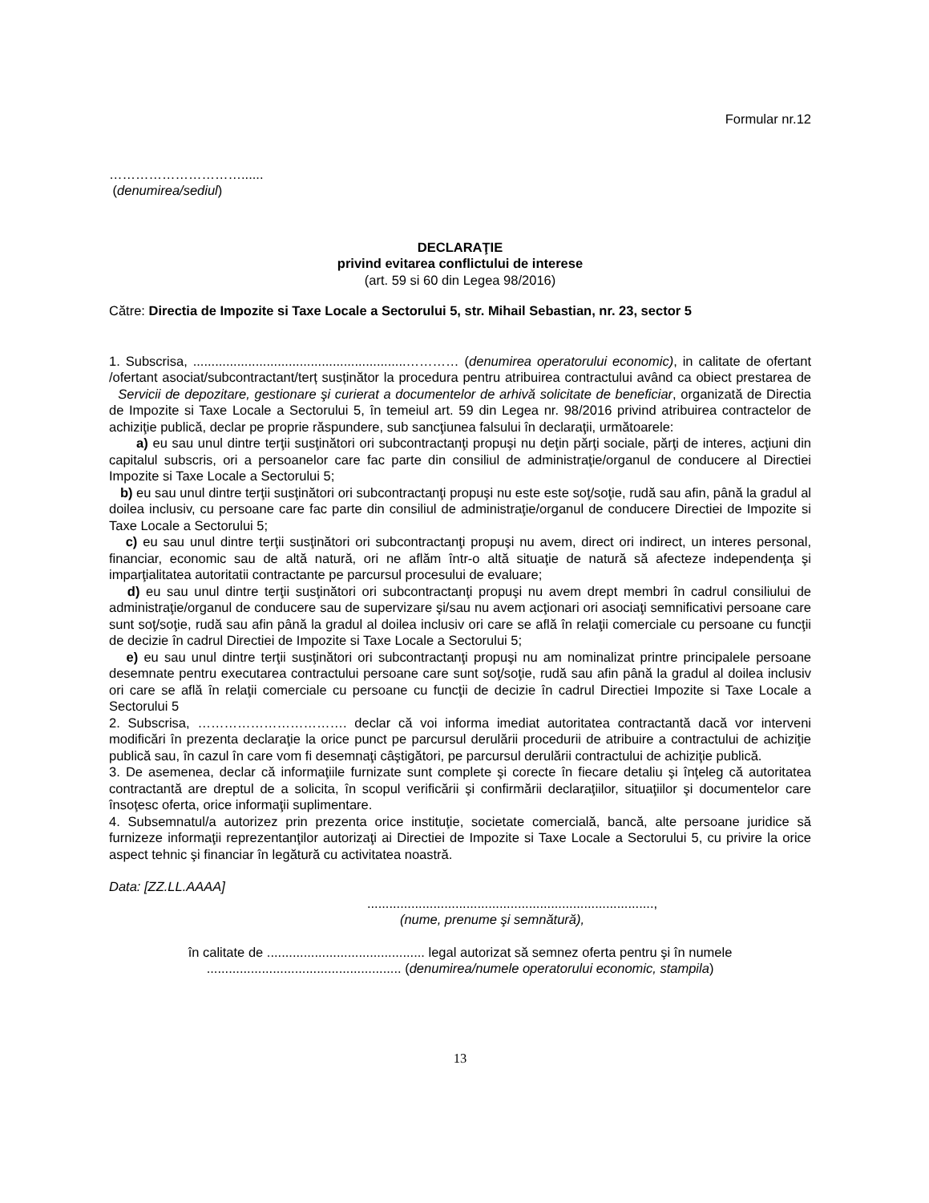Formular nr.12
…………………………......
(denumirea/sediul)
DECLARAŢIE
privind evitarea conflictului de interese
(art. 59 si 60 din Legea 98/2016)
Către: Directia de Impozite si Taxe Locale a Sectorului 5, str. Mihail Sebastian, nr. 23, sector 5
1. Subscrisa, ..........................................................………… (denumirea operatorului economic), in calitate de ofertant /ofertant asociat/subcontractant/terț susținător la procedura pentru atribuirea contractului având ca obiect prestarea de Servicii de depozitare, gestionare şi curierat a documentelor de arhivă solicitate de beneficiar, organizată de Directia de Impozite si Taxe Locale a Sectorului 5, în temeiul art. 59 din Legea nr. 98/2016 privind atribuirea contractelor de achiziţie publică, declar pe proprie răspundere, sub sancţiunea falsului în declaraţii, următoarele:
a) eu sau unul dintre terţii susţinători ori subcontractanţi propuşi nu deţin părţi sociale, părţi de interes, acţiuni din capitalul subscris, ori a persoanelor care fac parte din consiliul de administraţie/organul de conducere al Directiei Impozite si Taxe Locale a Sectorului 5;
b) eu sau unul dintre terţii susţinători ori subcontractanţi propuşi nu este este soţ/soţie, rudă sau afin, până la gradul al doilea inclusiv, cu persoane care fac parte din consiliul de administraţie/organul de conducere Directiei de Impozite si Taxe Locale a Sectorului 5;
c) eu sau unul dintre terţii susţinători ori subcontractanţi propuşi nu avem, direct ori indirect, un interes personal, financiar, economic sau de altă natură, ori ne aflăm într-o altă situaţie de natură să afecteze independenţa şi imparţialitatea autoritatii contractante pe parcursul procesului de evaluare;
d) eu sau unul dintre terţii susţinători ori subcontractanţi propuşi nu avem drept membri în cadrul consiliului de administraţie/organul de conducere sau de supervizare şi/sau nu avem acţionari ori asociaţi semnificativi persoane care sunt soţ/soţie, rudă sau afin până la gradul al doilea inclusiv ori care se află în relaţii comerciale cu persoane cu funcţii de decizie în cadrul Directiei de Impozite si Taxe Locale a Sectorului 5;
e) eu sau unul dintre terţii susţinători ori subcontractanţi propuşi nu am nominalizat printre principalele persoane desemnate pentru executarea contractului persoane care sunt soţ/soţie, rudă sau afin până la gradul al doilea inclusiv ori care se află în relaţii comerciale cu persoane cu funcţii de decizie în cadrul Directiei Impozite si Taxe Locale a Sectorului 5
2. Subscrisa, ……………………………. declar că voi informa imediat autoritatea contractantă dacă vor interveni modificări în prezenta declaraţie la orice punct pe parcursul derulării procedurii de atribuire a contractului de achiziţie publică sau, în cazul în care vom fi desemnaţi câştigători, pe parcursul derulării contractului de achiziţie publică.
3. De asemenea, declar că informaţiile furnizate sunt complete şi corecte în fiecare detaliu şi înţeleg că autoritatea contractantă are dreptul de a solicita, în scopul verificării şi confirmării declaraţiilor, situaţiilor şi documentelor care însoţesc oferta, orice informaţii suplimentare.
4. Subsemnatul/a autorizez prin prezenta orice instituţie, societate comercială, bancă, alte persoane juridice să furnizeze informaţii reprezentanţilor autorizaţi ai Directiei de Impozite si Taxe Locale a Sectorului 5, cu privire la orice aspect tehnic şi financiar în legătură cu activitatea noastră.
Data: [ZZ.LL.AAAA]
..............................................................................,
(nume, prenume şi semnătură),
în calitate de ........................................... legal autorizat să semnez oferta pentru şi în numele
..................................................... (denumirea/numele operatorului economic, stampila)
13